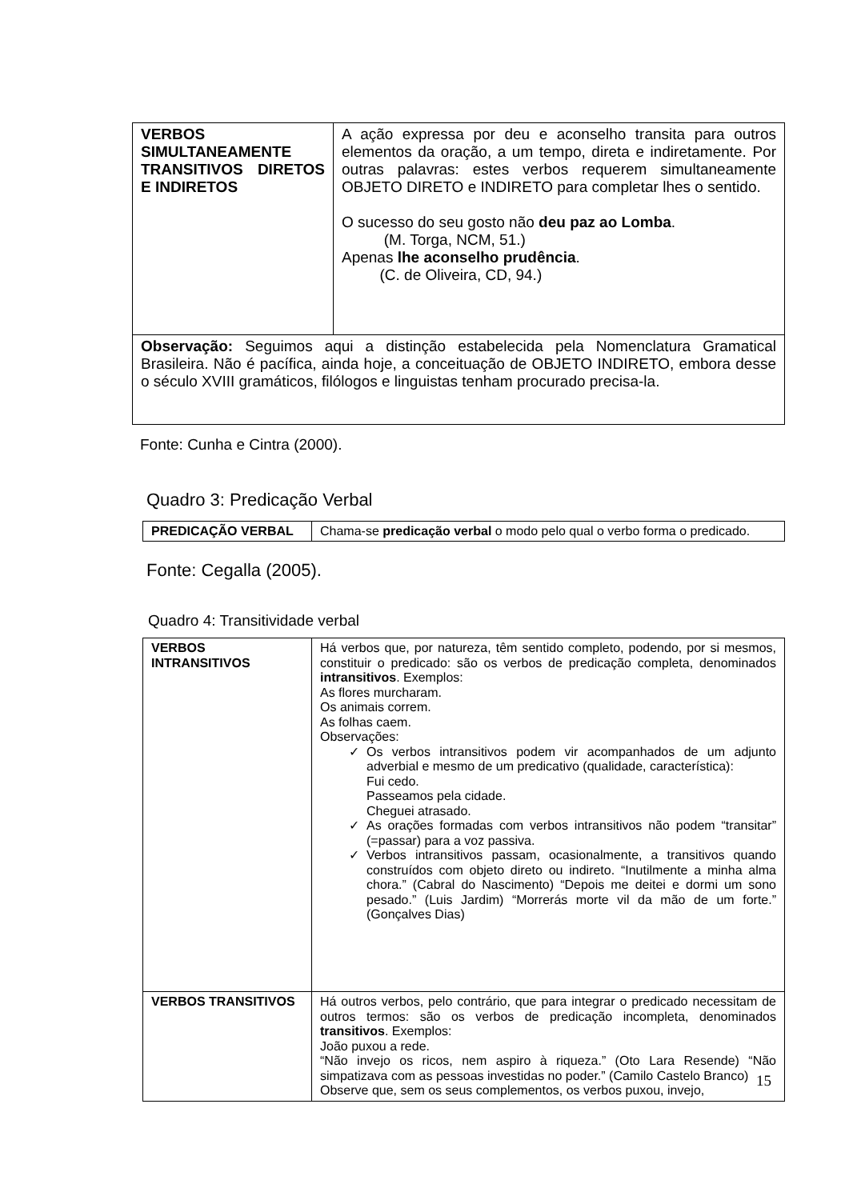| VERBOS SIMULTANEAMENTE TRANSITIVOS DIRETOS E INDIRETOS | A ação expressa por deu e aconselho transita para outros elementos da oração, a um tempo, direta e indiretamente. Por outras palavras: estes verbos requerem simultaneamente OBJETO DIRETO e INDIRETO para completar lhes o sentido. O sucesso do seu gosto não deu paz ao Lomba . (M. Torga, NCM, 51.) Apenas lhe aconselho prudência . (C. de Oliveira, CD, 94.) |
| Observação: Seguimos aqui a distinção estabelecida pela Nomenclatura Gramatical Brasileira. Não é pacífica, ainda hoje, a conceituação de OBJETO INDIRETO, embora desse o século XVIII gramáticos, filólogos e linguistas tenham procurado precisa-la. | |
Fonte: Cunha e Cintra (2000).
Quadro 3: Predicação Verbal
| PREDICAÇÃO VERBAL | Chama-se predicação verbal o modo pelo qual o verbo forma o predicado. |
Fonte: Cegalla (2005).
Quadro 4: Transitividade verbal
| VERBOS INTRANSITIVOS | Há verbos que, por natureza, têm sentido completo, podendo, por si mesmos, constituir o predicado: são os verbos de predicação completa, denominados intransitivos . Exemplos: As flores murcharam. Os animais correm. As folhas caem. Observações: ✓ Os verbos intransitivos podem vir acompanhados de um adjunto adverbial e mesmo de um predicativo (qualidade, característica): Fui cedo. Passeamos pela cidade. Cheguei atrasado. ✓ As orações formadas com verbos intransitivos não podem “transitar” (=passar) para a voz passiva. ✓ Verbos intransitivos passam, ocasionalmente, a transitivos quando construídos com objeto direto ou indireto. “Inutilmente a minha alma chora.” (Cabral do Nascimento) “Depois me deitei e dormi um sono pesado.” (Luis Jardim) “Morrerás morte vil da mão de um forte.” (Gonçalves Dias) |
| VERBOS TRANSITIVOS | Há outros verbos, pelo contrário, que para integrar o predicado necessitam de outros termos: são os verbos de predicação incompleta, denominados transitivos . Exemplos: João puxou a rede. “Não invejo os ricos, nem aspiro à riqueza.” (Oto Lara Resende) “Não simpatizava com as pessoas investidas no poder.” (Camilo Castelo Branco) Observe que, sem os seus complementos, os verbos puxou, invejo, |
15